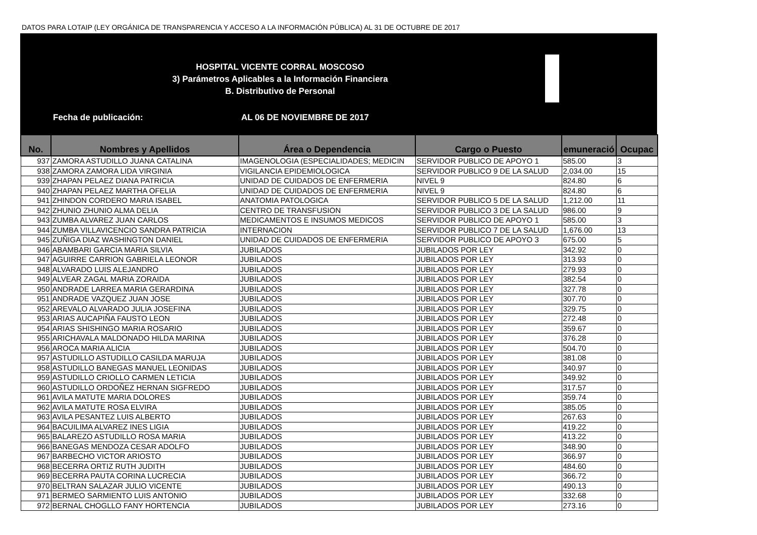DATOS PARA LOTAIP (LEY ORGÁNICA DE TRANSPARENCIA Y ACCESO A LA INFORMACIÓN PÚBLICA) AL 31 DE OCTUBRE DE 2017
HOSPITAL VICENTE CORRAL MOSCOSO
3) Parámetros Aplicables a la Información Financiera
B. Distributivo de Personal
Fecha de publicación: AL 06 DE NOVIEMBRE DE 2017
| No. | Nombres y Apellidos | Área o Dependencia | Cargo o Puesto | emuneració | Ocupac |
| --- | --- | --- | --- | --- | --- |
| 937 | ZAMORA ASTUDILLO JUANA CATALINA | IMAGENOLOGIA (ESPECIALIDADES; MEDICIN | SERVIDOR PUBLICO DE APOYO 1 | 585.00 | 3 |
| 938 | ZAMORA ZAMORA LIDA VIRGINIA | VIGILANCIA EPIDEMIOLOGICA | SERVIDOR PUBLICO 9 DE LA SALUD | 2,034.00 | 15 |
| 939 | ZHAPAN PELAEZ DIANA PATRICIA | UNIDAD DE CUIDADOS DE ENFERMERIA | NIVEL 9 | 824.80 | 6 |
| 940 | ZHAPAN PELAEZ MARTHA OFELIA | UNIDAD DE CUIDADOS DE ENFERMERIA | NIVEL 9 | 824.80 | 6 |
| 941 | ZHINDON CORDERO MARIA ISABEL | ANATOMIA PATOLOGICA | SERVIDOR PUBLICO 5 DE LA SALUD | 1,212.00 | 11 |
| 942 | ZHUNIO ZHUNIO ALMA DELIA | CENTRO DE TRANSFUSION | SERVIDOR PUBLICO 3 DE LA SALUD | 986.00 | 9 |
| 943 | ZUMBA ALVAREZ JUAN CARLOS | MEDICAMENTOS E INSUMOS MEDICOS | SERVIDOR PUBLICO DE APOYO 1 | 585.00 | 3 |
| 944 | ZUMBA VILLAVICENCIO SANDRA PATRICIA | INTERNACION | SERVIDOR PUBLICO 7 DE LA SALUD | 1,676.00 | 13 |
| 945 | ZUÑIGA DIAZ WASHINGTON DANIEL | UNIDAD DE CUIDADOS DE ENFERMERIA | SERVIDOR PUBLICO DE APOYO 3 | 675.00 | 5 |
| 946 | ABAMBARI GARCIA MARIA SILVIA | JUBILADOS | JUBILADOS POR LEY | 342.92 | 0 |
| 947 | AGUIRRE CARRION GABRIELA LEONOR | JUBILADOS | JUBILADOS POR LEY | 313.93 | 0 |
| 948 | ALVARADO LUIS ALEJANDRO | JUBILADOS | JUBILADOS POR LEY | 279.93 | 0 |
| 949 | ALVEAR ZAGAL MARIA ZORAIDA | JUBILADOS | JUBILADOS POR LEY | 382.54 | 0 |
| 950 | ANDRADE LARREA MARIA GERARDINA | JUBILADOS | JUBILADOS POR LEY | 327.78 | 0 |
| 951 | ANDRADE VAZQUEZ JUAN JOSE | JUBILADOS | JUBILADOS POR LEY | 307.70 | 0 |
| 952 | AREVALO ALVARADO JULIA JOSEFINA | JUBILADOS | JUBILADOS POR LEY | 329.75 | 0 |
| 953 | ARIAS AUCAPIÑA FAUSTO LEON | JUBILADOS | JUBILADOS POR LEY | 272.48 | 0 |
| 954 | ARIAS SHISHINGO MARIA ROSARIO | JUBILADOS | JUBILADOS POR LEY | 359.67 | 0 |
| 955 | ARICHAVALA MALDONADO HILDA MARINA | JUBILADOS | JUBILADOS POR LEY | 376.28 | 0 |
| 956 | AROCA MARIA ALICIA | JUBILADOS | JUBILADOS POR LEY | 504.70 | 0 |
| 957 | ASTUDILLO ASTUDILLO CASILDA MARUJA | JUBILADOS | JUBILADOS POR LEY | 381.08 | 0 |
| 958 | ASTUDILLO BANEGAS MANUEL LEONIDAS | JUBILADOS | JUBILADOS POR LEY | 340.97 | 0 |
| 959 | ASTUDILLO CRIOLLO CARMEN LETICIA | JUBILADOS | JUBILADOS POR LEY | 349.92 | 0 |
| 960 | ASTUDILLO ORDOÑEZ HERNAN SIGFREDO | JUBILADOS | JUBILADOS POR LEY | 317.57 | 0 |
| 961 | AVILA MATUTE MARIA DOLORES | JUBILADOS | JUBILADOS POR LEY | 359.74 | 0 |
| 962 | AVILA MATUTE ROSA ELVIRA | JUBILADOS | JUBILADOS POR LEY | 385.05 | 0 |
| 963 | AVILA PESANTEZ LUIS ALBERTO | JUBILADOS | JUBILADOS POR LEY | 267.63 | 0 |
| 964 | BACUILIMA ALVAREZ INES LIGIA | JUBILADOS | JUBILADOS POR LEY | 419.22 | 0 |
| 965 | BALAREZO ASTUDILLO ROSA MARIA | JUBILADOS | JUBILADOS POR LEY | 413.22 | 0 |
| 966 | BANEGAS MENDOZA CESAR ADOLFO | JUBILADOS | JUBILADOS POR LEY | 348.90 | 0 |
| 967 | BARBECHO VICTOR ARIOSTO | JUBILADOS | JUBILADOS POR LEY | 366.97 | 0 |
| 968 | BECERRA ORTIZ RUTH JUDITH | JUBILADOS | JUBILADOS POR LEY | 484.60 | 0 |
| 969 | BECERRA PAUTA CORINA LUCRECIA | JUBILADOS | JUBILADOS POR LEY | 366.72 | 0 |
| 970 | BELTRAN SALAZAR JULIO VICENTE | JUBILADOS | JUBILADOS POR LEY | 490.13 | 0 |
| 971 | BERMEO SARMIENTO LUIS ANTONIO | JUBILADOS | JUBILADOS POR LEY | 332.68 | 0 |
| 972 | BERNAL CHOGLLO FANY HORTENCIA | JUBILADOS | JUBILADOS POR LEY | 273.16 | 0 |